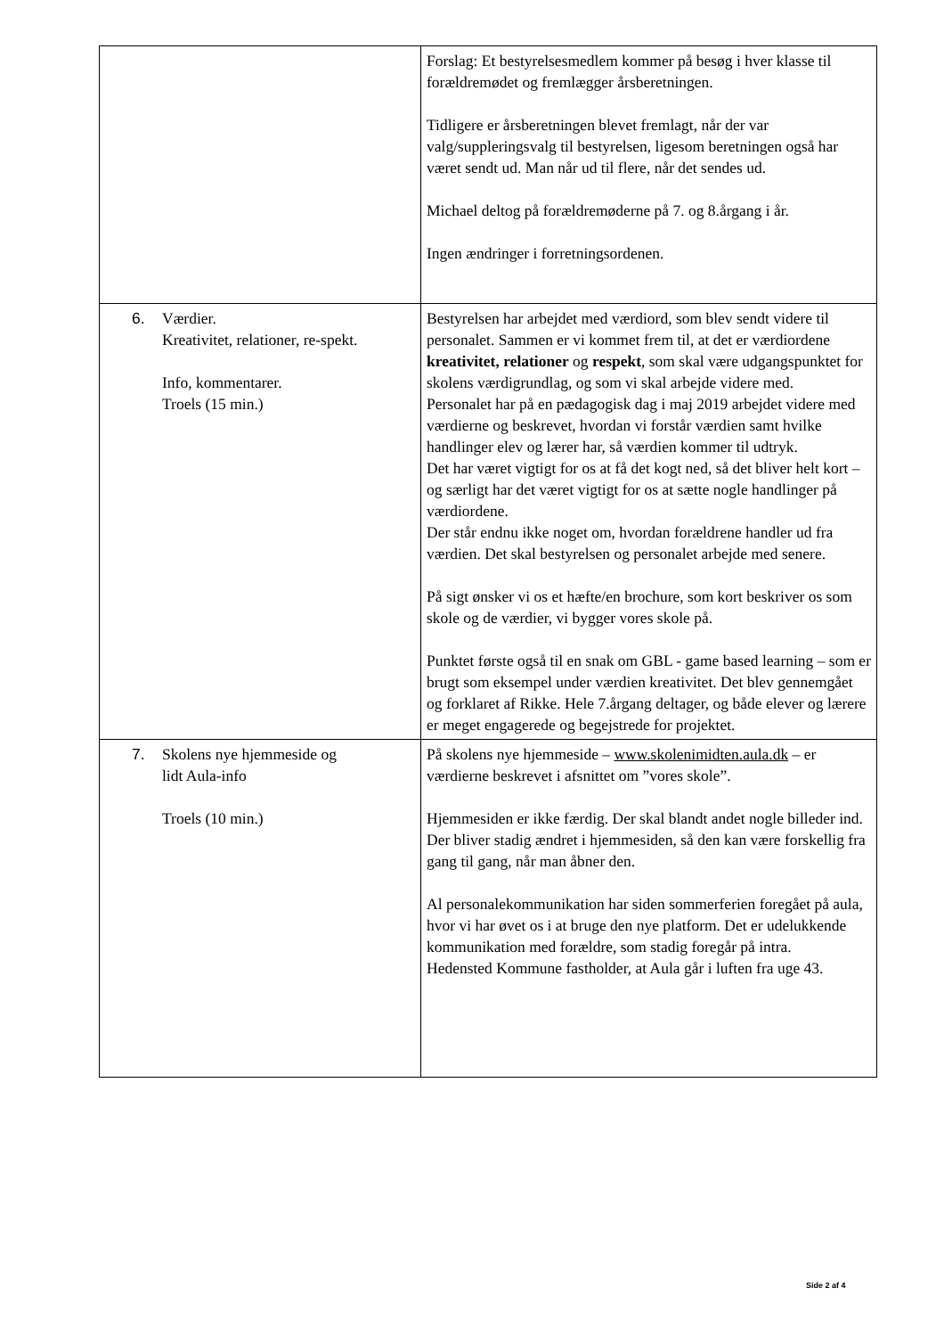| | Forslag: Et bestyrelsesmedlem kommer på besøg i hver klasse til forældremødet og fremlægger årsberetningen. Tidligere er årsberetningen blevet fremlagt, når der var valg/suppleringsvalg til bestyrelsen, ligesom beretningen også har været sendt ud. Man når ud til flere, når det sendes ud. Michael deltog på forældremøderne på 7. og 8.årgang i år. Ingen ændringer i forretningsordenen. |
| 6. Værdier. Kreativitet, relationer, re-spekt. Info, kommentarer. Troels (15 min.) | Bestyrelsen har arbejdet med værdiord, som blev sendt videre til personalet. Sammen er vi kommet frem til, at det er værdiordene kreativitet, relationer og respekt , som skal være udgangspunktet for skolens værdigrundlag, og som vi skal arbejde videre med. Personalet har på en pædagogisk dag i maj 2019 arbejdet videre med værdierne og beskrevet, hvordan vi forstår værdien samt hvilke handlinger elev og lærer har, så værdien kommer til udtryk. Det har været vigtigt for os at få det kogt ned, så det bliver helt kort – og særligt har det været vigtigt for os at sætte nogle handlinger på værdiordene. Der står endnu ikke noget om, hvordan forældrene handler ud fra værdien. Det skal bestyrelsen og personalet arbejde med senere. På sigt ønsker vi os et hæfte/en brochure, som kort beskriver os som skole og de værdier, vi bygger vores skole på. Punktet første også til en snak om GBL - game based learning – som er brugt som eksempel under værdien kreativitet. Det blev gennemgået og forklaret af Rikke. Hele 7.årgang deltager, og både elever og lærere er meget engagerede og begejstrede for projektet. |
| 7. Skolens nye hjemmeside og lidt Aula-info Troels (10 min.) | På skolens nye hjemmeside – www.skolenimidten.aula.dk – er værdierne beskrevet i afsnittet om ”vores skole”. Hjemmesiden er ikke færdig. Der skal blandt andet nogle billeder ind. Der bliver stadig ændret i hjemmesiden, så den kan være forskellig fra gang til gang, når man åbner den. Al personalekommunikation har siden sommerferien foregået på aula, hvor vi har øvet os i at bruge den nye platform. Det er udelukkende kommunikation med forældre, som stadig foregår på intra. Hedensted Kommune fastholder, at Aula går i luften fra uge 43. |
Side 2 af 4